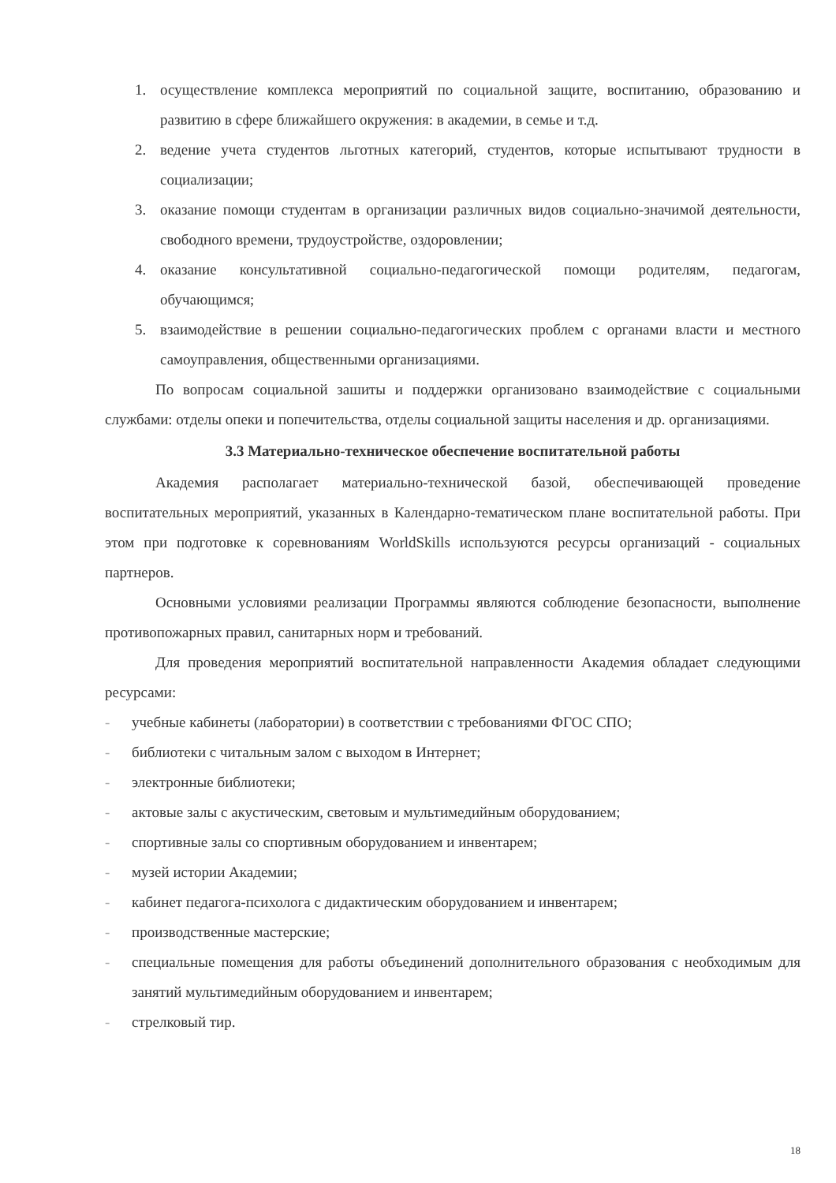1. осуществление комплекса мероприятий по социальной защите, воспитанию, образованию и развитию в сфере ближайшего окружения: в академии, в семье и т.д.
2. ведение учета студентов льготных категорий, студентов, которые испытывают трудности в социализации;
3. оказание помощи студентам в организации различных видов социально-значимой деятельности, свободного времени, трудоустройстве, оздоровлении;
4. оказание консультативной социально-педагогической помощи родителям, педагогам, обучающимся;
5. взаимодействие в решении социально-педагогических проблем с органами власти и местного самоуправления, общественными организациями.
По вопросам социальной зашиты и поддержки организовано взаимодействие с социальными службами: отделы опеки и попечительства, отделы социальной защиты населения и др. организациями.
3.3 Материально-техническое обеспечение воспитательной работы
Академия располагает материально-технической базой, обеспечивающей проведение воспитательных мероприятий, указанных в Календарно-тематическом плане воспитательной работы. При этом при подготовке к соревнованиям WorldSkills используются ресурсы организаций - социальных партнеров.
Основными условиями реализации Программы являются соблюдение безопасности, выполнение противопожарных правил, санитарных норм и требований.
Для проведения мероприятий воспитательной направленности Академия обладает следующими ресурсами:
- учебные кабинеты (лаборатории) в соответствии с требованиями ФГОС СПО;
- библиотеки с читальным залом с выходом в Интернет;
- электронные библиотеки;
- актовые залы с акустическим, световым и мультимедийным оборудованием;
- спортивные залы со спортивным оборудованием и инвентарем;
- музей истории Академии;
- кабинет педагога-психолога с дидактическим оборудованием и инвентарем;
- производственные мастерские;
- специальные помещения для работы объединений дополнительного образования с необходимым для занятий мультимедийным оборудованием и инвентарем;
- стрелковый тир.
18